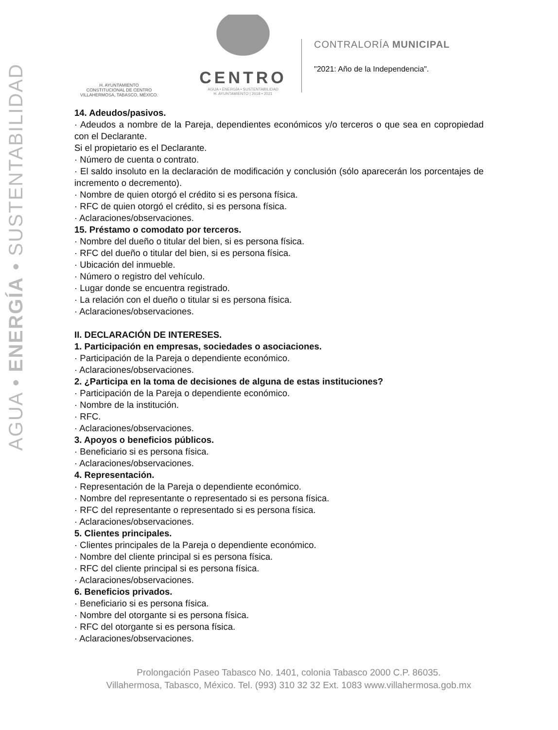AGUA • ENERGÍA • SUSTENTABILIDAD
H. AYUNTAMIENTO
CONSTITUCIONAL DE CENTRO
VILLAHERMOSA, TABASCO, MÉXICO.
CENTRO
AGUA • ENERGÍA • SUSTENTABILIDAD
H. AYUNTAMIENTO | 2018 • 2021
CONTRALORÍA MUNICIPAL
"2021: Año de la Independencia".
14. Adeudos/pasivos.
· Adeudos a nombre de la Pareja, dependientes económicos y/o terceros o que sea en copropiedad con el Declarante.
Si el propietario es el Declarante.
· Número de cuenta o contrato.
· El saldo insoluto en la declaración de modificación y conclusión (sólo aparecerán los porcentajes de incremento o decremento).
· Nombre de quien otorgó el crédito si es persona física.
· RFC de quien otorgó el crédito, si es persona física.
· Aclaraciones/observaciones.
15. Préstamo o comodato por terceros.
· Nombre del dueño o titular del bien, si es persona física.
· RFC del dueño o titular del bien, si es persona física.
· Ubicación del inmueble.
· Número o registro del vehículo.
· Lugar donde se encuentra registrado.
· La relación con el dueño o titular si es persona física.
· Aclaraciones/observaciones.
II. DECLARACIÓN DE INTERESES.
1. Participación en empresas, sociedades o asociaciones.
· Participación de la Pareja o dependiente económico.
· Aclaraciones/observaciones.
2. ¿Participa en la toma de decisiones de alguna de estas instituciones?
· Participación de la Pareja o dependiente económico.
· Nombre de la institución.
· RFC.
· Aclaraciones/observaciones.
3. Apoyos o beneficios públicos.
· Beneficiario si es persona física.
· Aclaraciones/observaciones.
4. Representación.
· Representación de la Pareja o dependiente económico.
· Nombre del representante o representado si es persona física.
· RFC del representante o representado si es persona física.
· Aclaraciones/observaciones.
5. Clientes principales.
· Clientes principales de la Pareja o dependiente económico.
· Nombre del cliente principal si es persona física.
· RFC del cliente principal si es persona física.
· Aclaraciones/observaciones.
6. Beneficios privados.
· Beneficiario si es persona física.
· Nombre del otorgante si es persona física.
· RFC del otorgante si es persona física.
· Aclaraciones/observaciones.
Prolongación Paseo Tabasco No. 1401, colonia Tabasco 2000 C.P. 86035.
Villahermosa, Tabasco, México. Tel. (993) 310 32 32 Ext. 1083 www.villahermosa.gob.mx